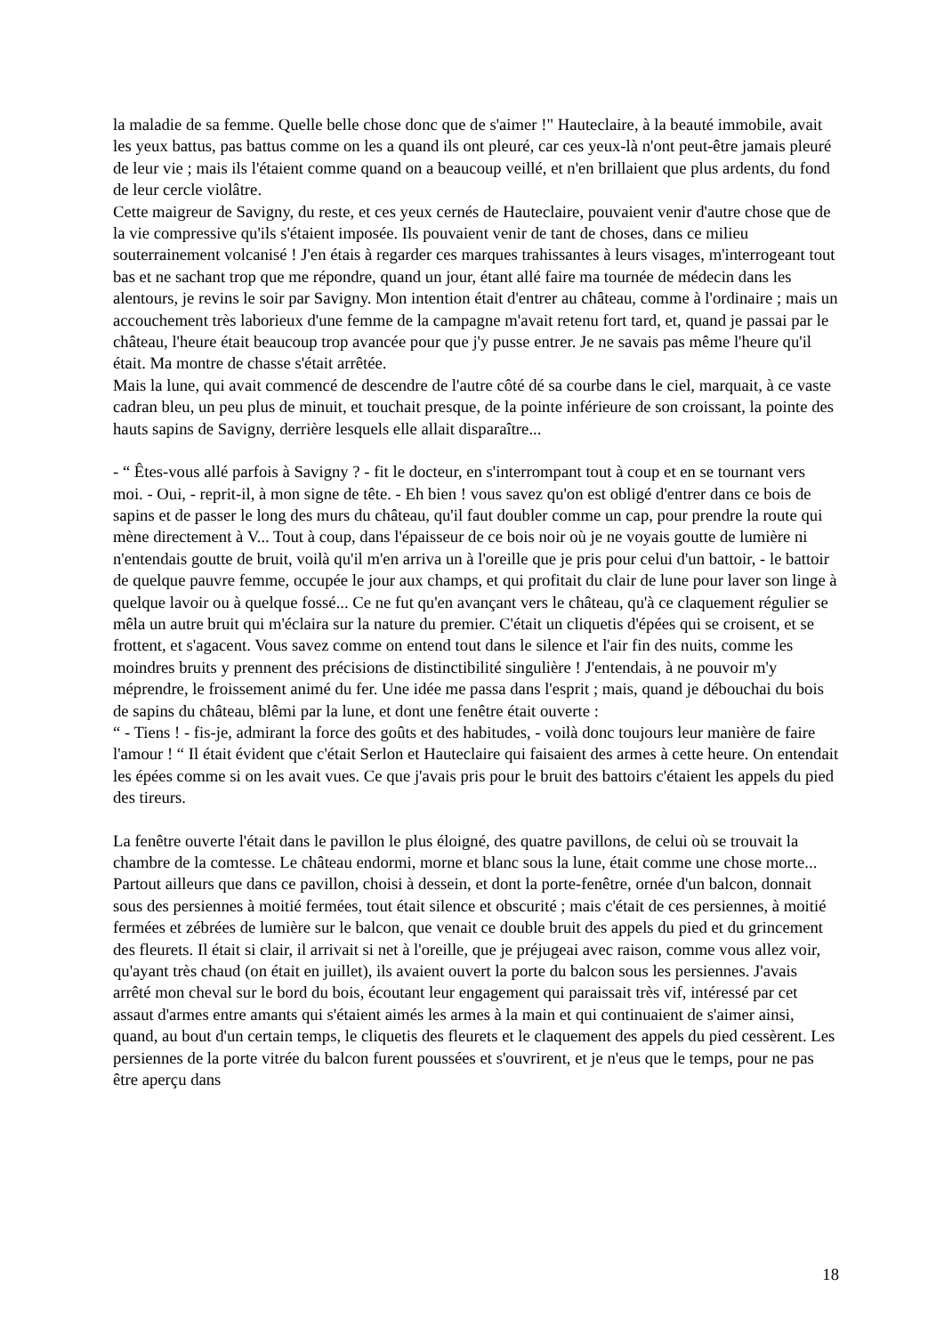la maladie de sa femme. Quelle belle chose donc que de s'aimer !" Hauteclaire, à la beauté immobile, avait les yeux battus, pas battus comme on les a quand ils ont pleuré, car ces yeux-là n'ont peut-être jamais pleuré de leur vie ; mais ils l'étaient comme quand on a beaucoup veillé, et n'en brillaient que plus ardents, du fond de leur cercle violâtre.
Cette maigreur de Savigny, du reste, et ces yeux cernés de Hauteclaire, pouvaient venir d'autre chose que de la vie compressive qu'ils s'étaient imposée. Ils pouvaient venir de tant de choses, dans ce milieu souterrainement volcanisé ! J'en étais à regarder ces marques trahissantes à leurs visages, m'interrogeant tout bas et ne sachant trop que me répondre, quand un jour, étant allé faire ma tournée de médecin dans les alentours, je revins le soir par Savigny. Mon intention était d'entrer au château, comme à l'ordinaire ; mais un accouchement très laborieux d'une femme de la campagne m'avait retenu fort tard, et, quand je passai par le château, l'heure était beaucoup trop avancée pour que j'y pusse entrer. Je ne savais pas même l'heure qu'il était. Ma montre de chasse s'était arrêtée.
Mais la lune, qui avait commencé de descendre de l'autre côté dé sa courbe dans le ciel, marquait, à ce vaste cadran bleu, un peu plus de minuit, et touchait presque, de la pointe inférieure de son croissant, la pointe des hauts sapins de Savigny, derrière lesquels elle allait disparaître...
- “ Êtes-vous allé parfois à Savigny ? - fit le docteur, en s'interrompant tout à coup et en se tournant vers moi. - Oui, - reprit-il, à mon signe de tête. - Eh bien ! vous savez qu'on est obligé d'entrer dans ce bois de sapins et de passer le long des murs du château, qu'il faut doubler comme un cap, pour prendre la route qui mène directement à V... Tout à coup, dans l'épaisseur de ce bois noir où je ne voyais goutte de lumière ni n'entendais goutte de bruit, voilà qu'il m'en arriva un à l'oreille que je pris pour celui d'un battoir, - le battoir de quelque pauvre femme, occupée le jour aux champs, et qui profitait du clair de lune pour laver son linge à quelque lavoir ou à quelque fossé... Ce ne fut qu'en avançant vers le château, qu'à ce claquement régulier se mêla un autre bruit qui m'éclaira sur la nature du premier. C'était un cliquetis d'épées qui se croisent, et se frottent, et s'agacent. Vous savez comme on entend tout dans le silence et l'air fin des nuits, comme les moindres bruits y prennent des précisions de distinctibilité singulière ! J'entendais, à ne pouvoir m'y méprendre, le froissement animé du fer. Une idée me passa dans l'esprit ; mais, quand je débouchai du bois de sapins du château, blêmi par la lune, et dont une fenêtre était ouverte :
“ - Tiens ! - fis-je, admirant la force des goûts et des habitudes, - voilà donc toujours leur manière de faire l'amour ! “ Il était évident que c'était Serlon et Hauteclaire qui faisaient des armes à cette heure. On entendait les épées comme si on les avait vues. Ce que j'avais pris pour le bruit des battoirs c'étaient les appels du pied des tireurs.
La fenêtre ouverte l'était dans le pavillon le plus éloigné, des quatre pavillons, de celui où se trouvait la chambre de la comtesse. Le château endormi, morne et blanc sous la lune, était comme une chose morte... Partout ailleurs que dans ce pavillon, choisi à dessein, et dont la porte-fenêtre, ornée d'un balcon, donnait sous des persiennes à moitié fermées, tout était silence et obscurité ; mais c'était de ces persiennes, à moitié fermées et zébrées de lumière sur le balcon, que venait ce double bruit des appels du pied et du grincement des fleurets. Il était si clair, il arrivait si net à l'oreille, que je préjugeai avec raison, comme vous allez voir, qu'ayant très chaud (on était en juillet), ils avaient ouvert la porte du balcon sous les persiennes. J'avais arrêté mon cheval sur le bord du bois, écoutant leur engagement qui paraissait très vif, intéressé par cet assaut d'armes entre amants qui s'étaient aimés les armes à la main et qui continuaient de s'aimer ainsi, quand, au bout d'un certain temps, le cliquetis des fleurets et le claquement des appels du pied cessèrent. Les persiennes de la porte vitrée du balcon furent poussées et s'ouvrirent, et je n'eus que le temps, pour ne pas être aperçu dans
18